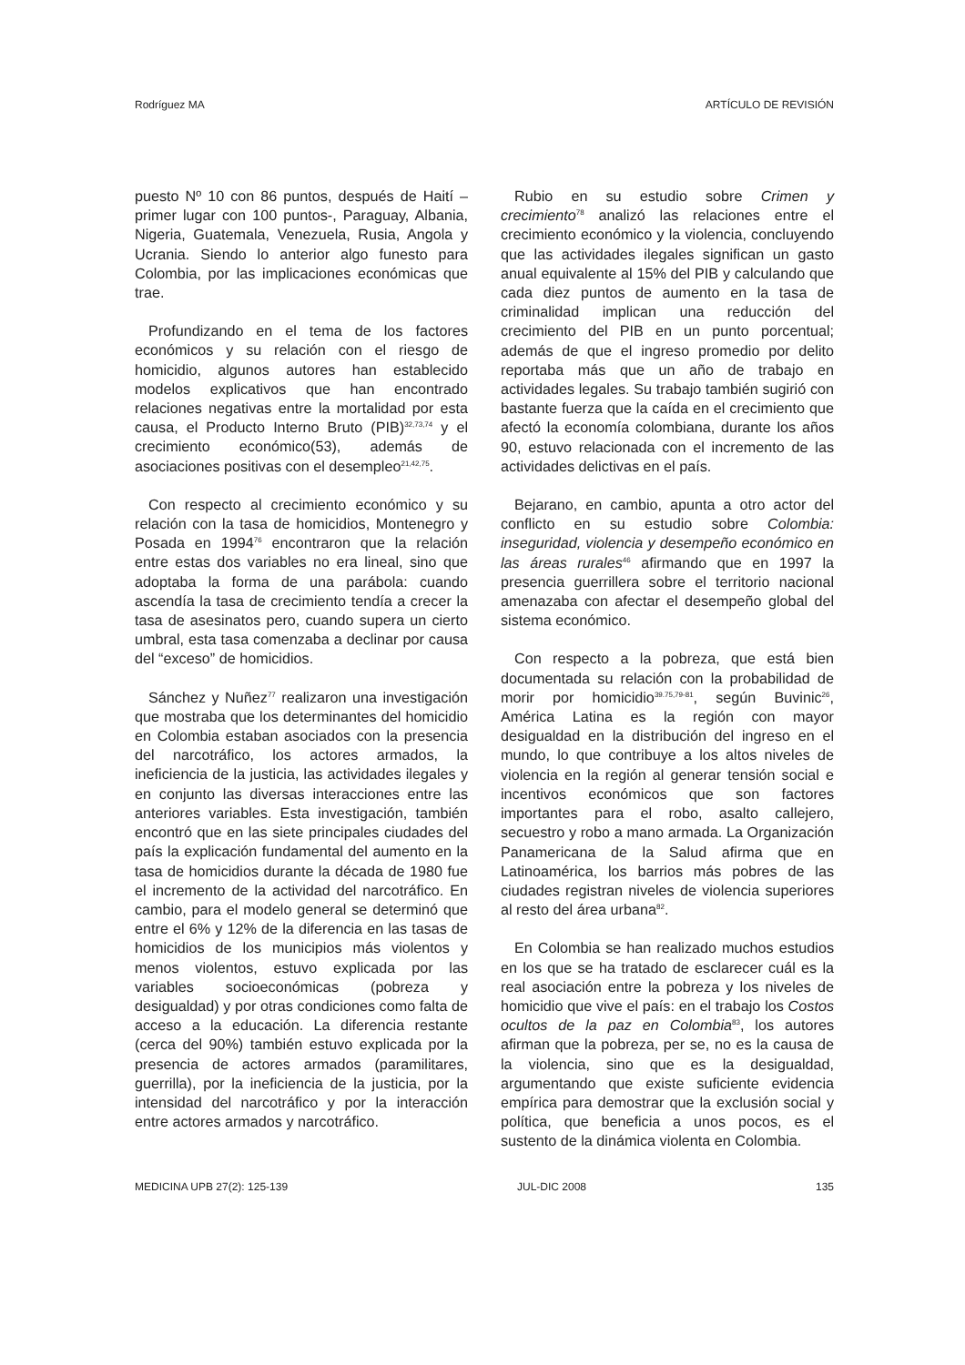Rodríguez MA ARTÍCULO DE REVISIÓN
puesto Nº 10 con 86 puntos, después de Haití –primer lugar con 100 puntos-, Paraguay, Albania, Nigeria, Guatemala, Venezuela, Rusia, Angola y Ucrania. Siendo lo anterior algo funesto para Colombia, por las implicaciones económicas que trae.
Profundizando en el tema de los factores económicos y su relación con el riesgo de homicidio, algunos autores han establecido modelos explicativos que han encontrado relaciones negativas entre la mortalidad por esta causa, el Producto Interno Bruto (PIB)<sup>32,73,74</sup> y el crecimiento económico(53), además de asociaciones positivas con el desempleo<sup>21,42,75</sup>.
Con respecto al crecimiento económico y su relación con la tasa de homicidios, Montenegro y Posada en 1994<sup>76</sup> encontraron que la relación entre estas dos variables no era lineal, sino que adoptaba la forma de una parábola: cuando ascendía la tasa de crecimiento tendía a crecer la tasa de asesinatos pero, cuando supera un cierto umbral, esta tasa comenzaba a declinar por causa del “exceso” de homicidios.
Sánchez y Nuñez<sup>77</sup> realizaron una investigación que mostraba que los determinantes del homicidio en Colombia estaban asociados con la presencia del narcotráfico, los actores armados, la ineficiencia de la justicia, las actividades ilegales y en conjunto las diversas interacciones entre las anteriores variables. Esta investigación, también encontró que en las siete principales ciudades del país la explicación fundamental del aumento en la tasa de homicidios durante la década de 1980 fue el incremento de la actividad del narcotráfico. En cambio, para el modelo general se determinó que entre el 6% y 12% de la diferencia en las tasas de homicidios de los municipios más violentos y menos violentos, estuvo explicada por las variables socioeconómicas (pobreza y desigualdad) y por otras condiciones como falta de acceso a la educación. La diferencia restante (cerca del 90%) también estuvo explicada por la presencia de actores armados (paramilitares, guerrilla), por la ineficiencia de la justicia, por la intensidad del narcotráfico y por la interacción entre actores armados y narcotráfico.
Rubio en su estudio sobre Crimen y crecimiento<sup>78</sup> analizó las relaciones entre el crecimiento económico y la violencia, concluyendo que las actividades ilegales significan un gasto anual equivalente al 15% del PIB y calculando que cada diez puntos de aumento en la tasa de criminalidad implican una reducción del crecimiento del PIB en un punto porcentual; además de que el ingreso promedio por delito reportaba más que un año de trabajo en actividades legales. Su trabajo también sugirió con bastante fuerza que la caída en el crecimiento que afectó la economía colombiana, durante los años 90, estuvo relacionada con el incremento de las actividades delictivas en el país.
Bejarano, en cambio, apunta a otro actor del conflicto en su estudio sobre Colombia: inseguridad, violencia y desempeño económico en las áreas rurales<sup>46</sup> afirmando que en 1997 la presencia guerrillera sobre el territorio nacional amenazaba con afectar el desempeño global del sistema económico.
Con respecto a la pobreza, que está bien documentada su relación con la probabilidad de morir por homicidio<sup>39.75,79-81</sup>, según Buvinic<sup>26</sup>, América Latina es la región con mayor desigualdad en la distribución del ingreso en el mundo, lo que contribuye a los altos niveles de violencia en la región al generar tensión social e incentivos económicos que son factores importantes para el robo, asalto callejero, secuestro y robo a mano armada. La Organización Panamericana de la Salud afirma que en Latinoamérica, los barrios más pobres de las ciudades registran niveles de violencia superiores al resto del área urbana<sup>82</sup>.
En Colombia se han realizado muchos estudios en los que se ha tratado de esclarecer cuál es la real asociación entre la pobreza y los niveles de homicidio que vive el país: en el trabajo los Costos ocultos de la paz en Colombia<sup>83</sup>, los autores afirman que la pobreza, per se, no es la causa de la violencia, sino que es la desigualdad, argumentando que existe suficiente evidencia empírica para demostrar que la exclusión social y política, que beneficia a unos pocos, es el sustento de la dinámica violenta en Colombia.
MEDICINA UPB 27(2): 125-139 JUL-DIC 2008 135